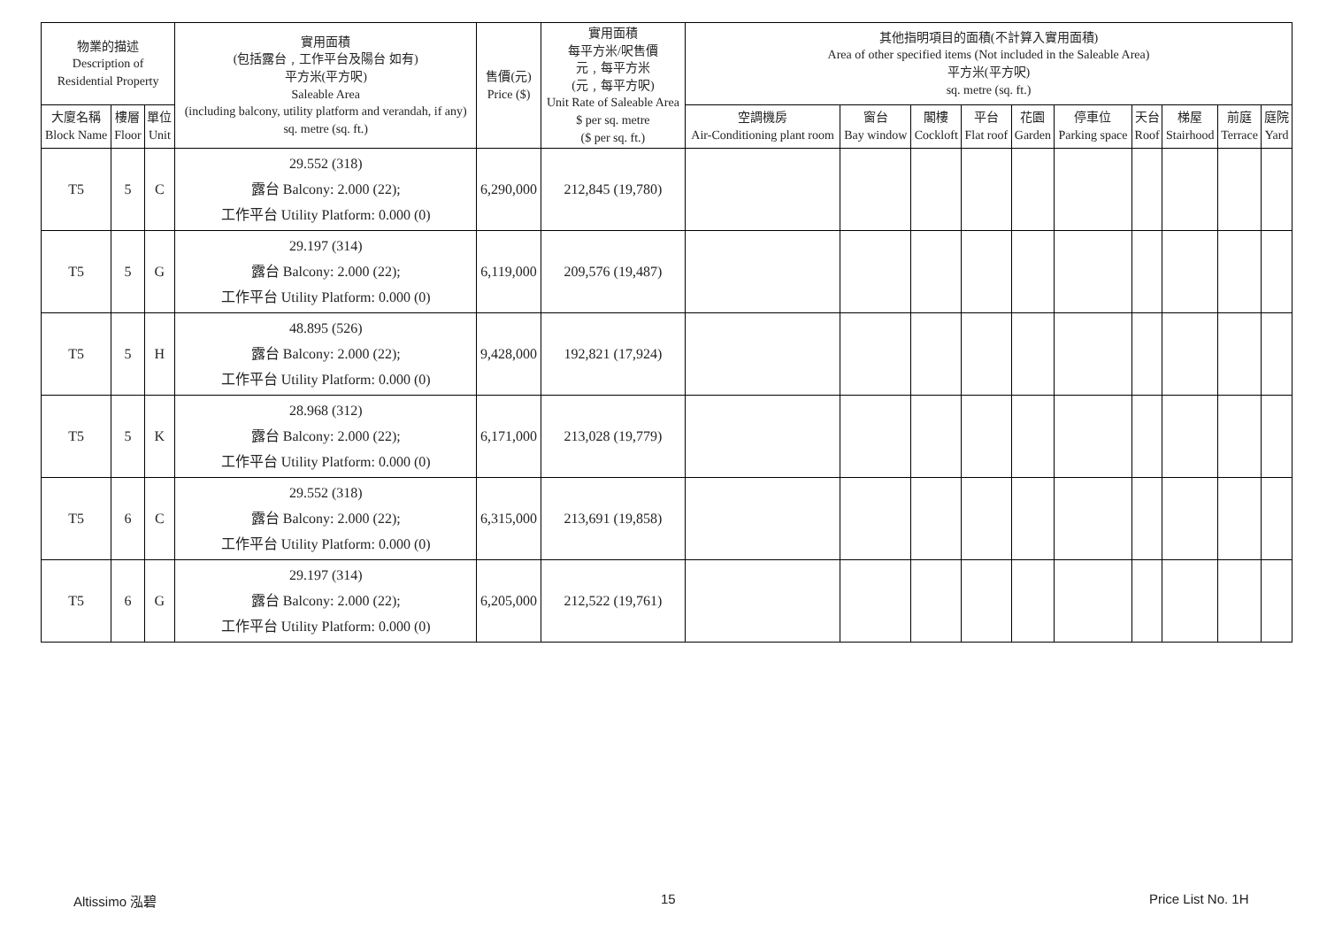| 物業的描述 Description of Residential Property | | | 實用面積 (包括露台﹐工作平台及陽台 如有) 平方米(平方呎) Saleable Area (including balcony, utility platform and verandah, if any) sq. metre (sq. ft.) | 售價(元) Price ($) | 實用面積 每平方米/呎售價 元﹐每平方米 (元﹐每平方呎) Unit Rate of Saleable Area $ per sq. metre ($ per sq. ft.) | 其他指明項目的面積(不計算入實用面積) Area of other specified items (Not included in the Saleable Area) 平方米(平方呎) sq. metre (sq. ft.) | | | | | | | | | |
| --- | --- | --- | --- | --- | --- | --- | --- | --- | --- | --- | --- | --- | --- | --- | --- |
| 大廈名稱 Block Name | 樓層 Floor | 單位 Unit | | | | 空調機房 Air-Conditioning plant room | 窗台 Bay window | 閣樓 Cockloft | 平台 Flat roof | 花園 Garden | 停車位 Parking space | 天台 Roof | 梯屋 Stairhood | 前庭 Terrace | 庭院 Yard |
| T5 | 5 | C | 29.552 (318) 露台 Balcony: 2.000 (22); 工作平台 Utility Platform: 0.000 (0) | 6,290,000 | 212,845 (19,780) | | | | | | | | | | |
| T5 | 5 | G | 29.197 (314) 露台 Balcony: 2.000 (22); 工作平台 Utility Platform: 0.000 (0) | 6,119,000 | 209,576 (19,487) | | | | | | | | | | |
| T5 | 5 | H | 48.895 (526) 露台 Balcony: 2.000 (22); 工作平台 Utility Platform: 0.000 (0) | 9,428,000 | 192,821 (17,924) | | | | | | | | | | |
| T5 | 5 | K | 28.968 (312) 露台 Balcony: 2.000 (22); 工作平台 Utility Platform: 0.000 (0) | 6,171,000 | 213,028 (19,779) | | | | | | | | | | |
| T5 | 6 | C | 29.552 (318) 露台 Balcony: 2.000 (22); 工作平台 Utility Platform: 0.000 (0) | 6,315,000 | 213,691 (19,858) | | | | | | | | | | |
| T5 | 6 | G | 29.197 (314) 露台 Balcony: 2.000 (22); 工作平台 Utility Platform: 0.000 (0) | 6,205,000 | 212,522 (19,761) | | | | | | | | | | |
Altissimo 泓碧 15 Price List No. 1H